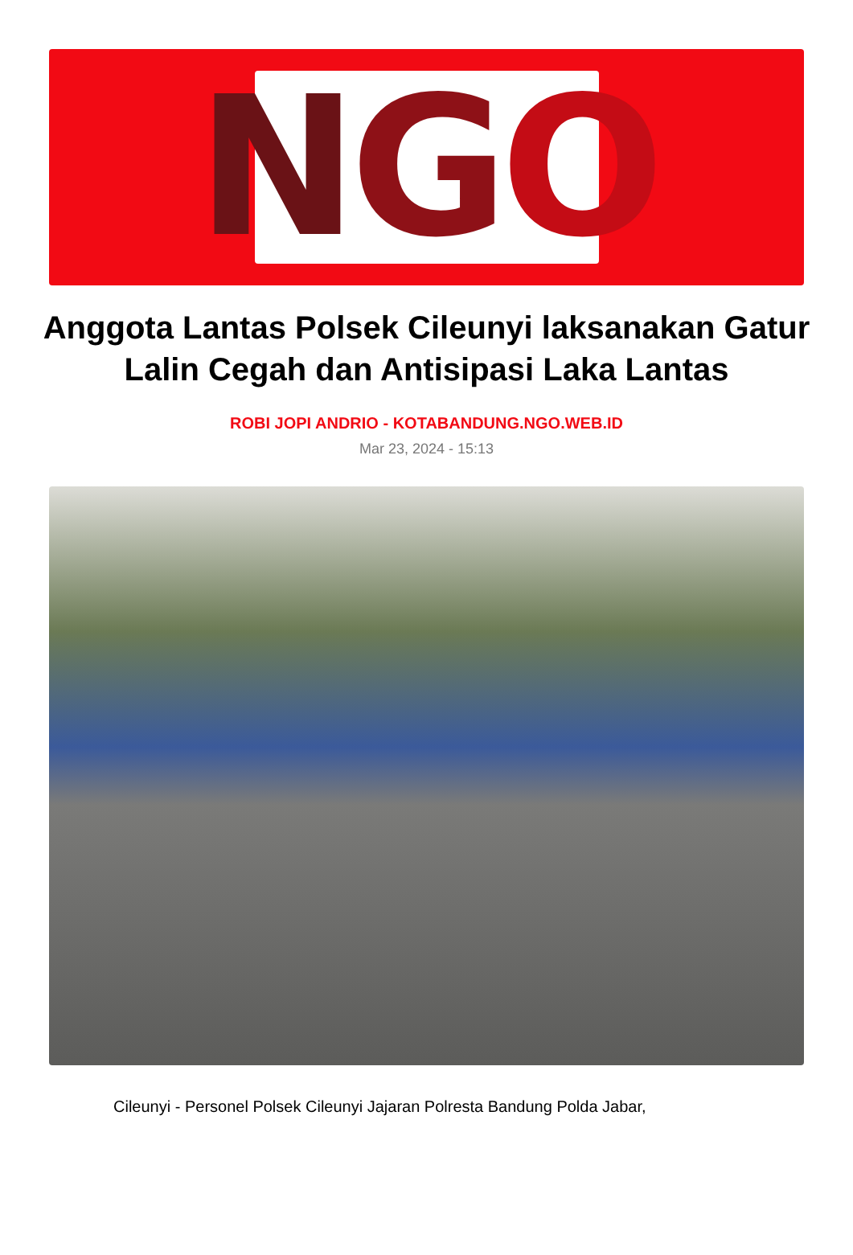N G O
Anggota Lantas Polsek Cileunyi laksanakan Gatur Lalin Cegah dan Antisipasi Laka Lantas
ROBI JOPI ANDRIO - KOTABANDUNG.NGO.WEB.ID
Mar 23, 2024 - 15:13
Cileunyi - Personel Polsek Cileunyi Jajaran Polresta Bandung Polda Jabar,